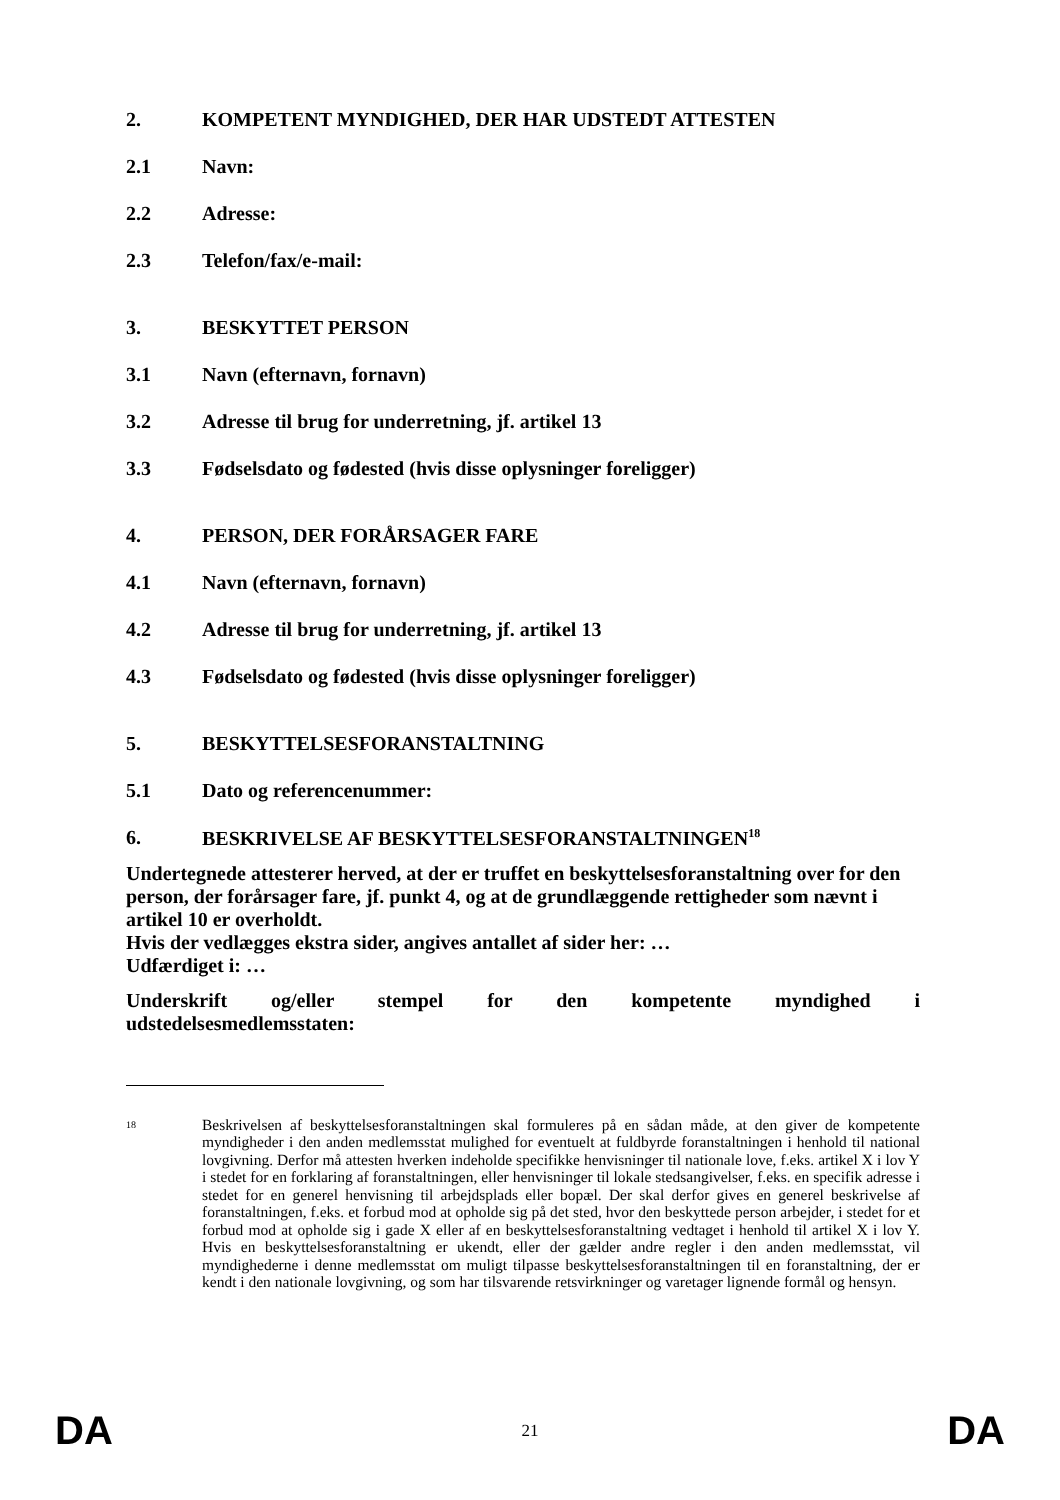2. KOMPETENT MYNDIGHED, DER HAR UDSTEDT ATTESTEN
2.1 Navn:
2.2 Adresse:
2.3 Telefon/fax/e-mail:
3. BESKYTTET PERSON
3.1 Navn (efternavn, fornavn)
3.2 Adresse til brug for underretning, jf. artikel 13
3.3 Fødselsdato og fødested (hvis disse oplysninger foreligger)
4. PERSON, DER FORÅRSAGER FARE
4.1 Navn (efternavn, fornavn)
4.2 Adresse til brug for underretning, jf. artikel 13
4.3 Fødselsdato og fødested (hvis disse oplysninger foreligger)
5. BESKYTTELSESFORANSTALTNING
5.1 Dato og referencenummer:
6. BESKRIVELSE AF BESKYTTELSESFORANSTALTNINGEN<sup>18</sup>
Undertegnede attesterer herved, at der er truffet en beskyttelsesforanstaltning over for den person, der forårsager fare, jf. punkt 4, og at de grundlæggende rettigheder som nævnt i artikel 10 er overholdt.
Hvis der vedlægges ekstra sider, angives antallet af sider her: …
Udfærdiget i: …
Underskrift og/eller stempel for den kompetente myndighed i
udstedelsesmedlemsstaten:
18 Beskrivelsen af beskyttelsesforanstaltningen skal formuleres på en sådan måde, at den giver de kompetente myndigheder i den anden medlemsstat mulighed for eventuelt at fuldbyrde foranstaltningen i henhold til national lovgivning. Derfor må attesten hverken indeholde specifikke henvisninger til nationale love, f.eks. artikel X i lov Y i stedet for en forklaring af foranstaltningen, eller henvisninger til lokale stedsangivelser, f.eks. en specifik adresse i stedet for en generel henvisning til arbejdsplads eller bopæl. Der skal derfor gives en generel beskrivelse af foranstaltningen, f.eks. et forbud mod at opholde sig på det sted, hvor den beskyttede person arbejder, i stedet for et forbud mod at opholde sig i gade X eller af en beskyttelsesforanstaltning vedtaget i henhold til artikel X i lov Y. Hvis en beskyttelsesforanstaltning er ukendt, eller der gælder andre regler i den anden medlemsstat, vil myndighederne i denne medlemsstat om muligt tilpasse beskyttelsesforanstaltningen til en foranstaltning, der er kendt i den nationale lovgivning, og som har tilsvarende retsvirkninger og varetager lignende formål og hensyn.
DA 21 DA